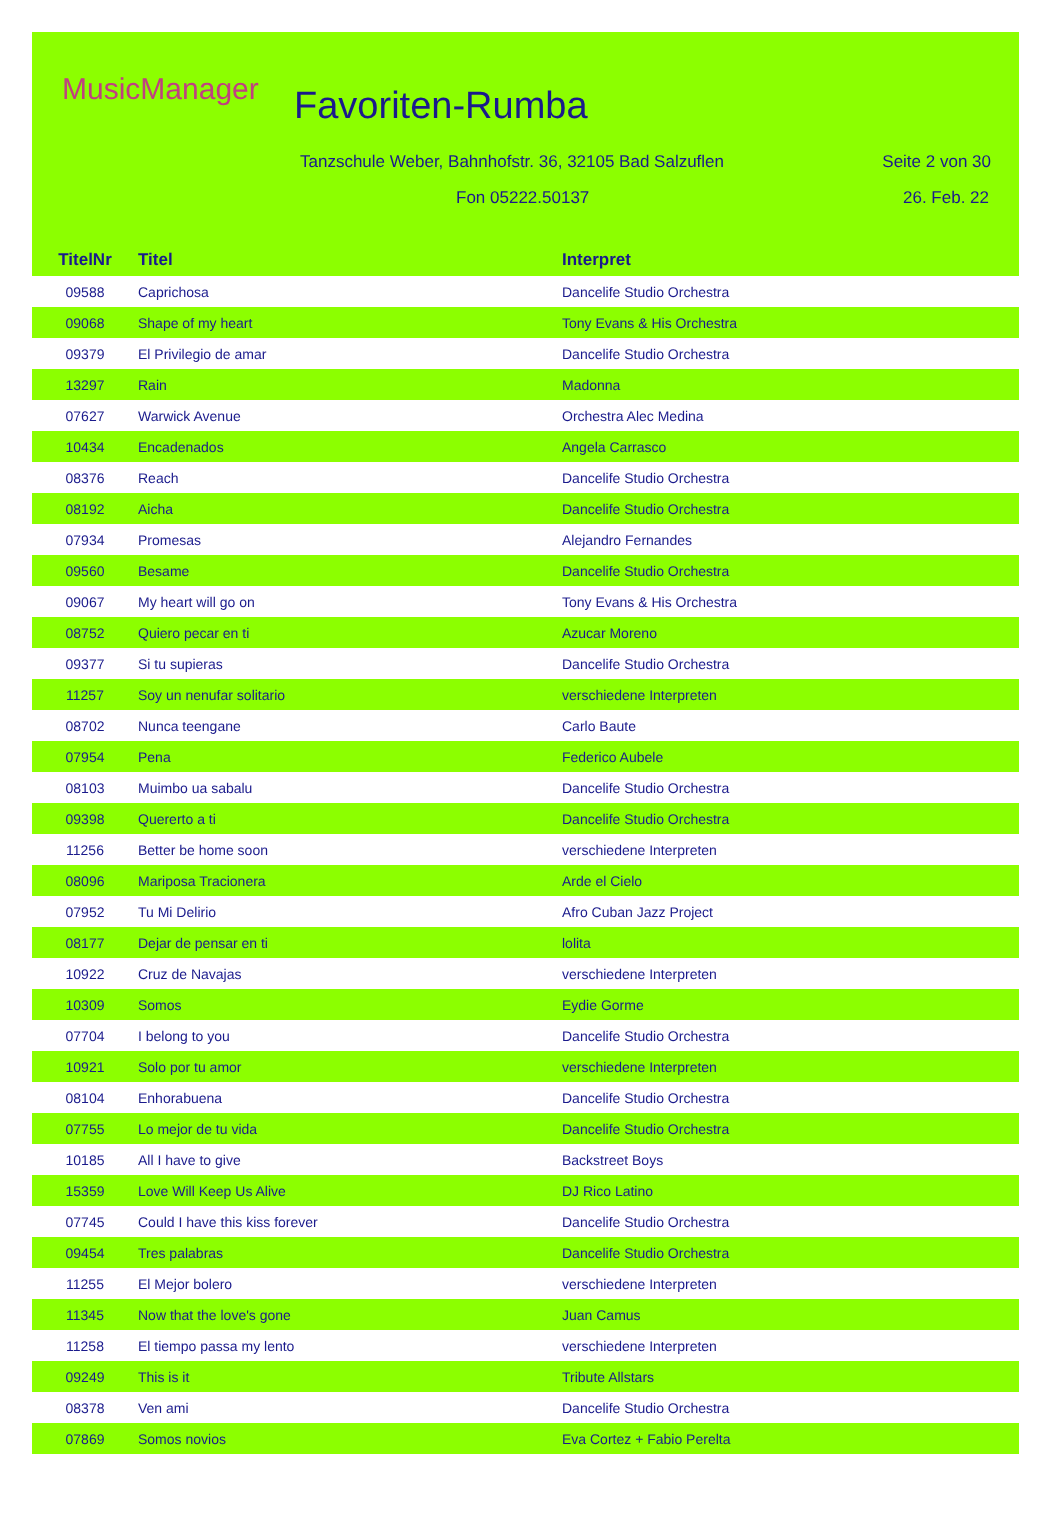MusicManager Favoriten-Rumba
Tanzschule Weber, Bahnhofstr. 36, 32105 Bad Salzuflen
Seite 2 von 30
Fon 05222.50137 26. Feb. 22
| TitelNr | Titel | Interpret |
| --- | --- | --- |
| 09588 | Caprichosa | Dancelife Studio Orchestra |
| 09068 | Shape of my heart | Tony Evans & His Orchestra |
| 09379 | El Privilegio de amar | Dancelife Studio Orchestra |
| 13297 | Rain | Madonna |
| 07627 | Warwick Avenue | Orchestra Alec Medina |
| 10434 | Encadenados | Angela Carrasco |
| 08376 | Reach | Dancelife Studio Orchestra |
| 08192 | Aicha | Dancelife Studio Orchestra |
| 07934 | Promesas | Alejandro Fernandes |
| 09560 | Besame | Dancelife Studio Orchestra |
| 09067 | My heart will go on | Tony Evans & His Orchestra |
| 08752 | Quiero pecar en ti | Azucar Moreno |
| 09377 | Si tu supieras | Dancelife Studio Orchestra |
| 11257 | Soy un nenufar solitario | verschiedene Interpreten |
| 08702 | Nunca teengane | Carlo Baute |
| 07954 | Pena | Federico Aubele |
| 08103 | Muimbo ua sabalu | Dancelife Studio Orchestra |
| 09398 | Quererto a ti | Dancelife Studio Orchestra |
| 11256 | Better be home soon | verschiedene Interpreten |
| 08096 | Mariposa Tracionera | Arde el Cielo |
| 07952 | Tu Mi Delirio | Afro Cuban Jazz Project |
| 08177 | Dejar de pensar en ti | lolita |
| 10922 | Cruz de Navajas | verschiedene Interpreten |
| 10309 | Somos | Eydie Gorme |
| 07704 | I belong to you | Dancelife Studio Orchestra |
| 10921 | Solo por tu amor | verschiedene Interpreten |
| 08104 | Enhorabuena | Dancelife Studio Orchestra |
| 07755 | Lo mejor de tu vida | Dancelife Studio Orchestra |
| 10185 | All I have to give | Backstreet Boys |
| 15359 | Love Will Keep Us Alive | DJ Rico Latino |
| 07745 | Could I have this kiss forever | Dancelife Studio Orchestra |
| 09454 | Tres palabras | Dancelife Studio Orchestra |
| 11255 | El Mejor bolero | verschiedene Interpreten |
| 11345 | Now that the love's gone | Juan Camus |
| 11258 | El tiempo passa my lento | verschiedene Interpreten |
| 09249 | This is it | Tribute Allstars |
| 08378 | Ven ami | Dancelife Studio Orchestra |
| 07869 | Somos novios | Eva Cortez + Fabio Perelta |